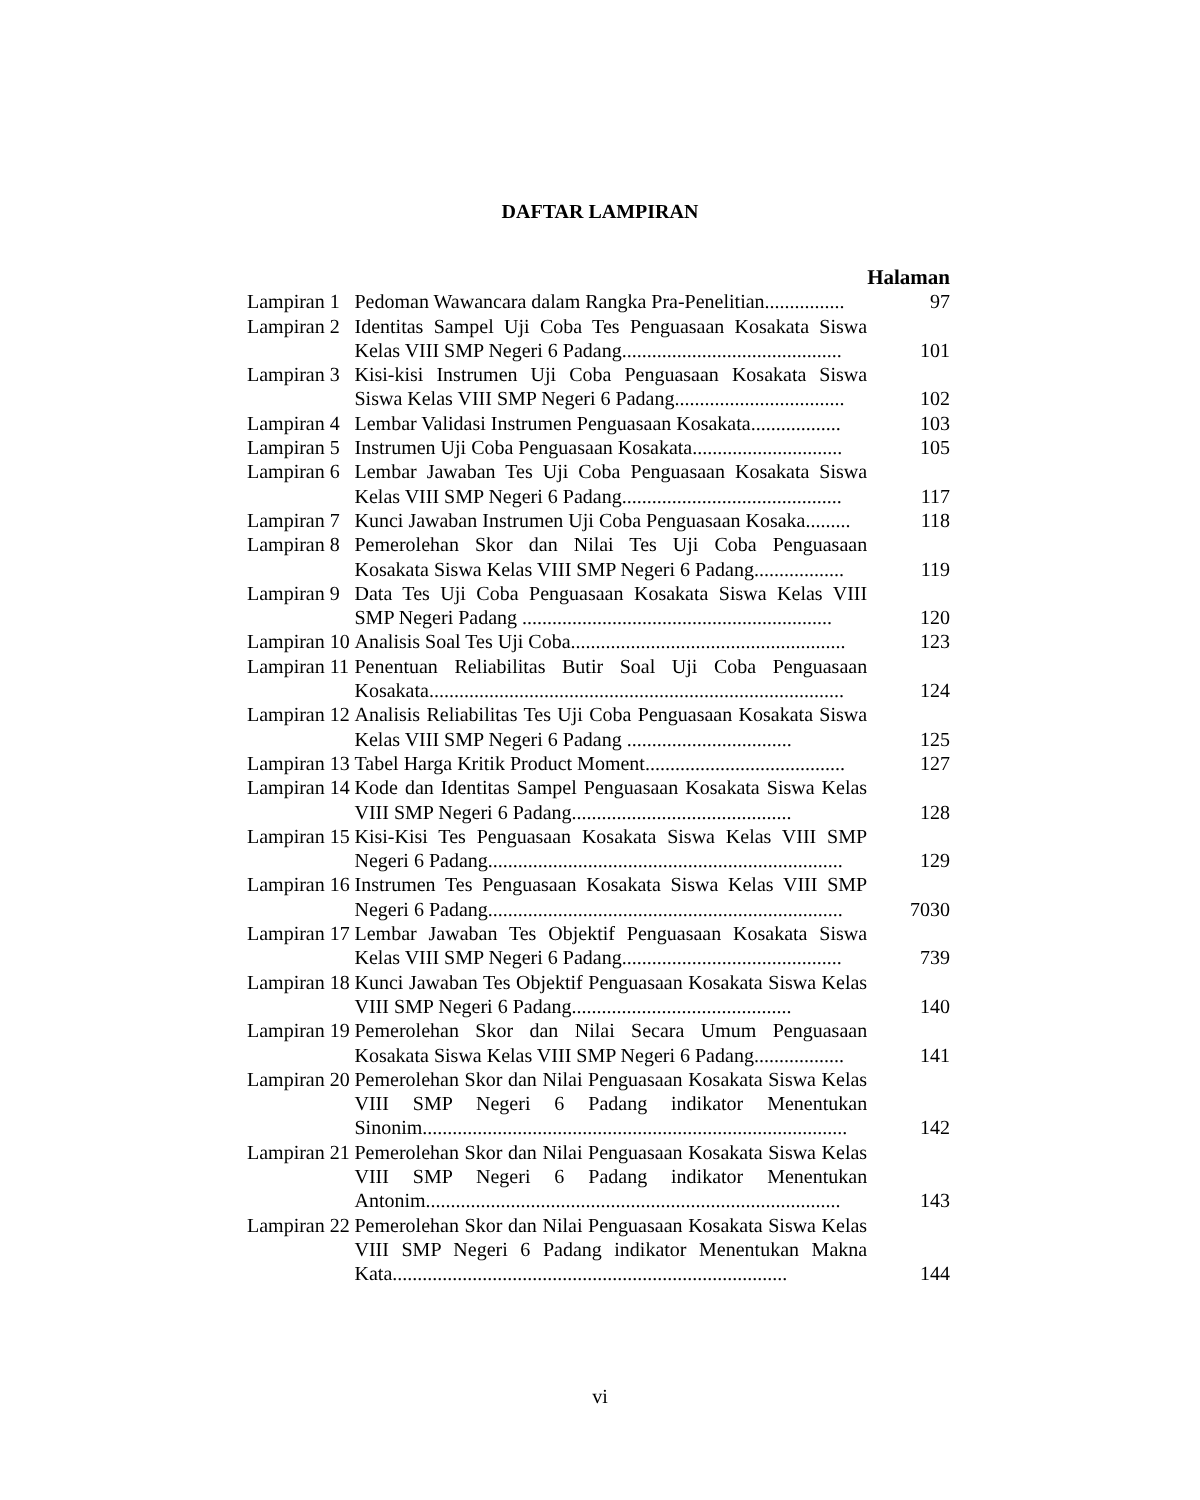DAFTAR LAMPIRAN
| | | Halaman |
| Lampiran 1 | Pedoman Wawancara dalam Rangka Pra-Penelitian................ | 97 |
| Lampiran 2 | Identitas Sampel Uji Coba Tes Penguasaan Kosakata Siswa Kelas VIII SMP Negeri 6 Padang............................................ | 101 |
| Lampiran 3 | Kisi-kisi Instrumen Uji Coba Penguasaan Kosakata Siswa Siswa Kelas VIII SMP Negeri 6 Padang.................................. | 102 |
| Lampiran 4 | Lembar Validasi Instrumen Penguasaan Kosakata.................. | 103 |
| Lampiran 5 | Instrumen Uji Coba Penguasaan Kosakata.............................. | 105 |
| Lampiran 6 | Lembar Jawaban Tes Uji Coba Penguasaan Kosakata Siswa Kelas VIII SMP Negeri 6 Padang............................................ | 117 |
| Lampiran 7 | Kunci Jawaban Instrumen Uji Coba Penguasaan Kosaka......... | 118 |
| Lampiran 8 | Pemerolehan Skor dan Nilai Tes Uji Coba Penguasaan Kosakata Siswa Kelas VIII SMP Negeri 6 Padang.................. | 119 |
| Lampiran 9 | Data Tes Uji Coba Penguasaan Kosakata Siswa Kelas VIII SMP Negeri Padang .............................................................. | 120 |
| Lampiran 10 | Analisis Soal Tes Uji Coba....................................................... | 123 |
| Lampiran 11 | Penentuan Reliabilitas Butir Soal Uji Coba Penguasaan Kosakata................................................................................... | 124 |
| Lampiran 12 | Analisis Reliabilitas Tes Uji Coba Penguasaan Kosakata Siswa Kelas VIII SMP Negeri 6 Padang ................................. | 125 |
| Lampiran 13 | Tabel Harga Kritik Product Moment........................................ | 127 |
| Lampiran 14 | Kode dan Identitas Sampel Penguasaan Kosakata Siswa Kelas VIII SMP Negeri 6 Padang............................................ | 128 |
| Lampiran 15 | Kisi-Kisi Tes Penguasaan Kosakata Siswa Kelas VIII SMP Negeri 6 Padang....................................................................... | 129 |
| Lampiran 16 | Instrumen Tes Penguasaan Kosakata Siswa Kelas VIII SMP Negeri 6 Padang....................................................................... | 7030 |
| Lampiran 17 | Lembar Jawaban Tes Objektif Penguasaan Kosakata Siswa Kelas VIII SMP Negeri 6 Padang............................................ | 739 |
| Lampiran 18 | Kunci Jawaban Tes Objektif Penguasaan Kosakata Siswa Kelas VIII SMP Negeri 6 Padang............................................ | 140 |
| Lampiran 19 | Pemerolehan Skor dan Nilai Secara Umum Penguasaan Kosakata Siswa Kelas VIII SMP Negeri 6 Padang.................. | 141 |
| Lampiran 20 | Pemerolehan Skor dan Nilai Penguasaan Kosakata Siswa Kelas VIII SMP Negeri 6 Padang indikator Menentukan Sinonim..................................................................................... | 142 |
| Lampiran 21 | Pemerolehan Skor dan Nilai Penguasaan Kosakata Siswa Kelas VIII SMP Negeri 6 Padang indikator Menentukan Antonim................................................................................... | 143 |
| Lampiran 22 | Pemerolehan Skor dan Nilai Penguasaan Kosakata Siswa Kelas VIII SMP Negeri 6 Padang indikator Menentukan Makna Kata............................................................................... | 144 |
vi